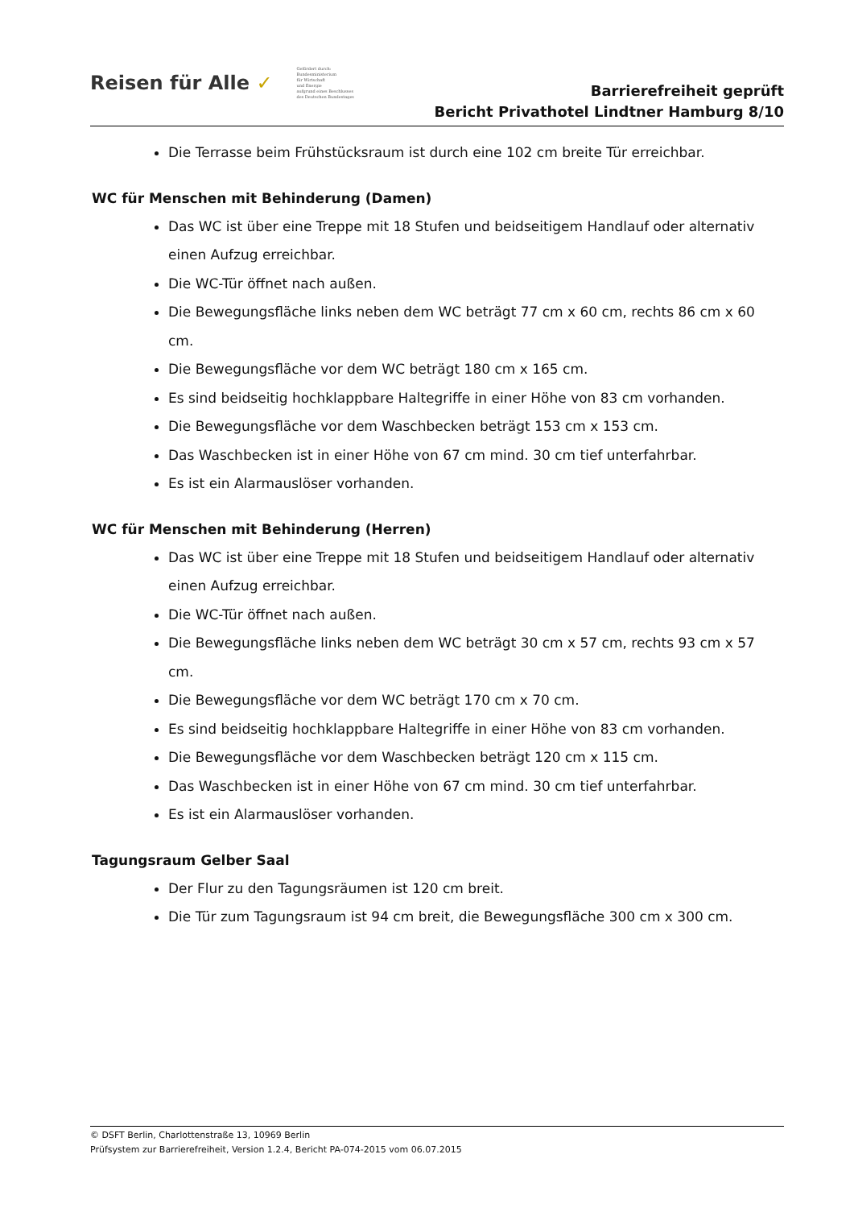Reisen für Alle ✓
Gefördert durch:
Bundesministerium
für Wirtschaft
und Energie
aufgrund eines Beschlusses
des Deutschen Bundestages
Barrierefreiheit geprüft
Bericht Privathotel Lindtner Hamburg 8/10
Die Terrasse beim Frühstücksraum ist durch eine 102 cm breite Tür erreichbar.
WC für Menschen mit Behinderung (Damen)
Das WC ist über eine Treppe mit 18 Stufen und beidseitigem Handlauf oder alternativ einen Aufzug erreichbar.
Die WC-Tür öffnet nach außen.
Die Bewegungsfläche links neben dem WC beträgt 77 cm x 60 cm, rechts 86 cm x 60 cm.
Die Bewegungsfläche vor dem WC beträgt 180 cm x 165 cm.
Es sind beidseitig hochklappbare Haltegriffe in einer Höhe von 83 cm vorhanden.
Die Bewegungsfläche vor dem Waschbecken beträgt 153 cm x 153 cm.
Das Waschbecken ist in einer Höhe von 67 cm mind. 30 cm tief unterfahrbar.
Es ist ein Alarmauslöser vorhanden.
WC für Menschen mit Behinderung (Herren)
Das WC ist über eine Treppe mit 18 Stufen und beidseitigem Handlauf oder alternativ einen Aufzug erreichbar.
Die WC-Tür öffnet nach außen.
Die Bewegungsfläche links neben dem WC beträgt 30 cm x 57 cm, rechts 93 cm x 57 cm.
Die Bewegungsfläche vor dem WC beträgt 170 cm x 70 cm.
Es sind beidseitig hochklappbare Haltegriffe in einer Höhe von 83 cm vorhanden.
Die Bewegungsfläche vor dem Waschbecken beträgt 120 cm x 115 cm.
Das Waschbecken ist in einer Höhe von 67 cm mind. 30 cm tief unterfahrbar.
Es ist ein Alarmauslöser vorhanden.
Tagungsraum Gelber Saal
Der Flur zu den Tagungsräumen ist 120 cm breit.
Die Tür zum Tagungsraum ist 94 cm breit, die Bewegungsfläche 300 cm x 300 cm.
© DSFT Berlin, Charlottenstraße 13, 10969 Berlin
Prüfsystem zur Barrierefreiheit, Version 1.2.4, Bericht PA-074-2015 vom 06.07.2015